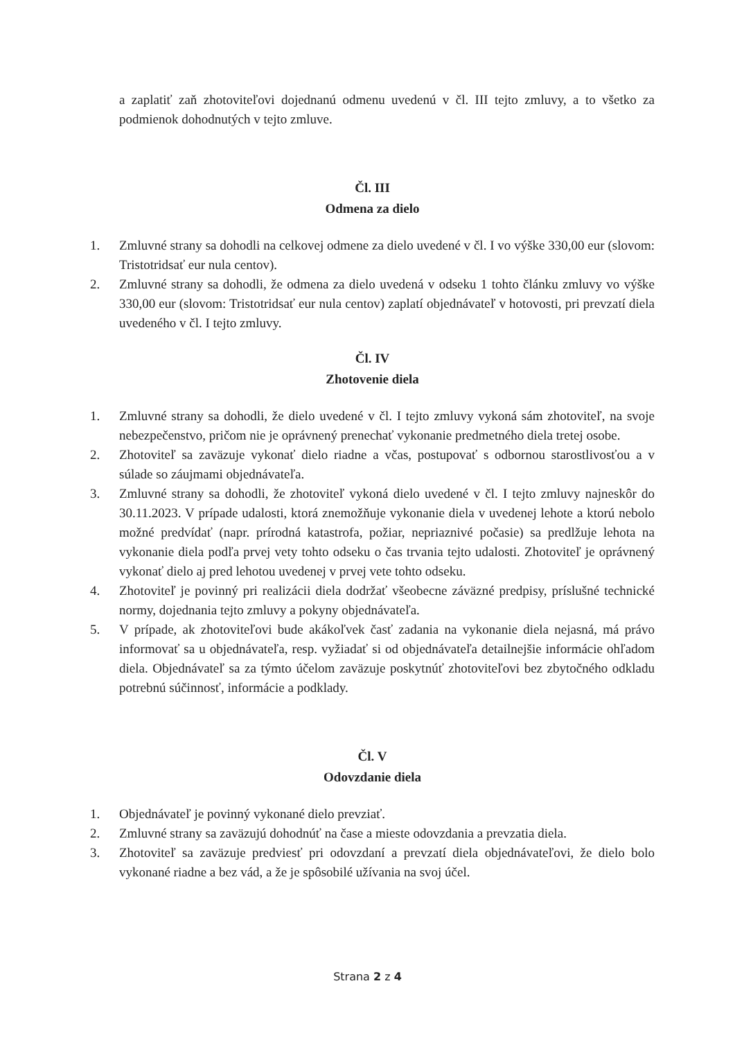a zaplatiť zaň zhotoviteľovi dojednanú odmenu uvedenú v čl. III tejto zmluvy, a to všetko za podmienok dohodnutých v tejto zmluve.
Čl. III
Odmena za dielo
1. Zmluvné strany sa dohodli na celkovej odmene za dielo uvedené v čl. I vo výške 330,00 eur (slovom: Tristotridsať eur nula centov).
2. Zmluvné strany sa dohodli, že odmena za dielo uvedená v odseku 1 tohto článku zmluvy vo výške 330,00 eur (slovom: Tristotridsať eur nula centov) zaplatí objednávateľ v hotovosti, pri prevzatí diela uvedeného v čl. I tejto zmluvy.
Čl. IV
Zhotovenie diela
1. Zmluvné strany sa dohodli, že dielo uvedené v čl. I tejto zmluvy vykoná sám zhotoviteľ, na svoje nebezpečenstvo, pričom nie je oprávnený prenechať vykonanie predmetného diela tretej osobe.
2. Zhotoviteľ sa zaväzuje vykonať dielo riadne a včas, postupovať s odbornou starostlivosťou a v súlade so záujmami objednávateľa.
3. Zmluvné strany sa dohodli, že zhotoviteľ vykoná dielo uvedené v čl. I tejto zmluvy najneskôr do 30.11.2023. V prípade udalosti, ktorá znemožňuje vykonanie diela v uvedenej lehote a ktorú nebolo možné predvídať (napr. prírodná katastrofa, požiar, nepriaznivé počasie) sa predlžuje lehota na vykonanie diela podľa prvej vety tohto odseku o čas trvania tejto udalosti. Zhotoviteľ je oprávnený vykonať dielo aj pred lehotou uvedenej v prvej vete tohto odseku.
4. Zhotoviteľ je povinný pri realizácii diela dodržať všeobecne záväzné predpisy, príslušné technické normy, dojednania tejto zmluvy a pokyny objednávateľa.
5. V prípade, ak zhotoviteľovi bude akákoľvek časť zadania na vykonanie diela nejasná, má právo informovať sa u objednávateľa, resp. vyžiadať si od objednávateľa detailnejšie informácie ohľadom diela. Objednávateľ sa za týmto účelom zaväzuje poskytnúť zhotoviteľovi bez zbytočného odkladu potrebnú súčinnosť, informácie a podklady.
Čl. V
Odovzdanie diela
1. Objednávateľ je povinný vykonané dielo prevziať.
2. Zmluvné strany sa zaväzujú dohodnúť na čase a mieste odovzdania a prevzatia diela.
3. Zhotoviteľ sa zaväzuje predviesť pri odovzdaní a prevzatí diela objednávateľovi, že dielo bolo vykonané riadne a bez vád, a že je spôsobilé užívania na svoj účel.
Strana 2 z 4